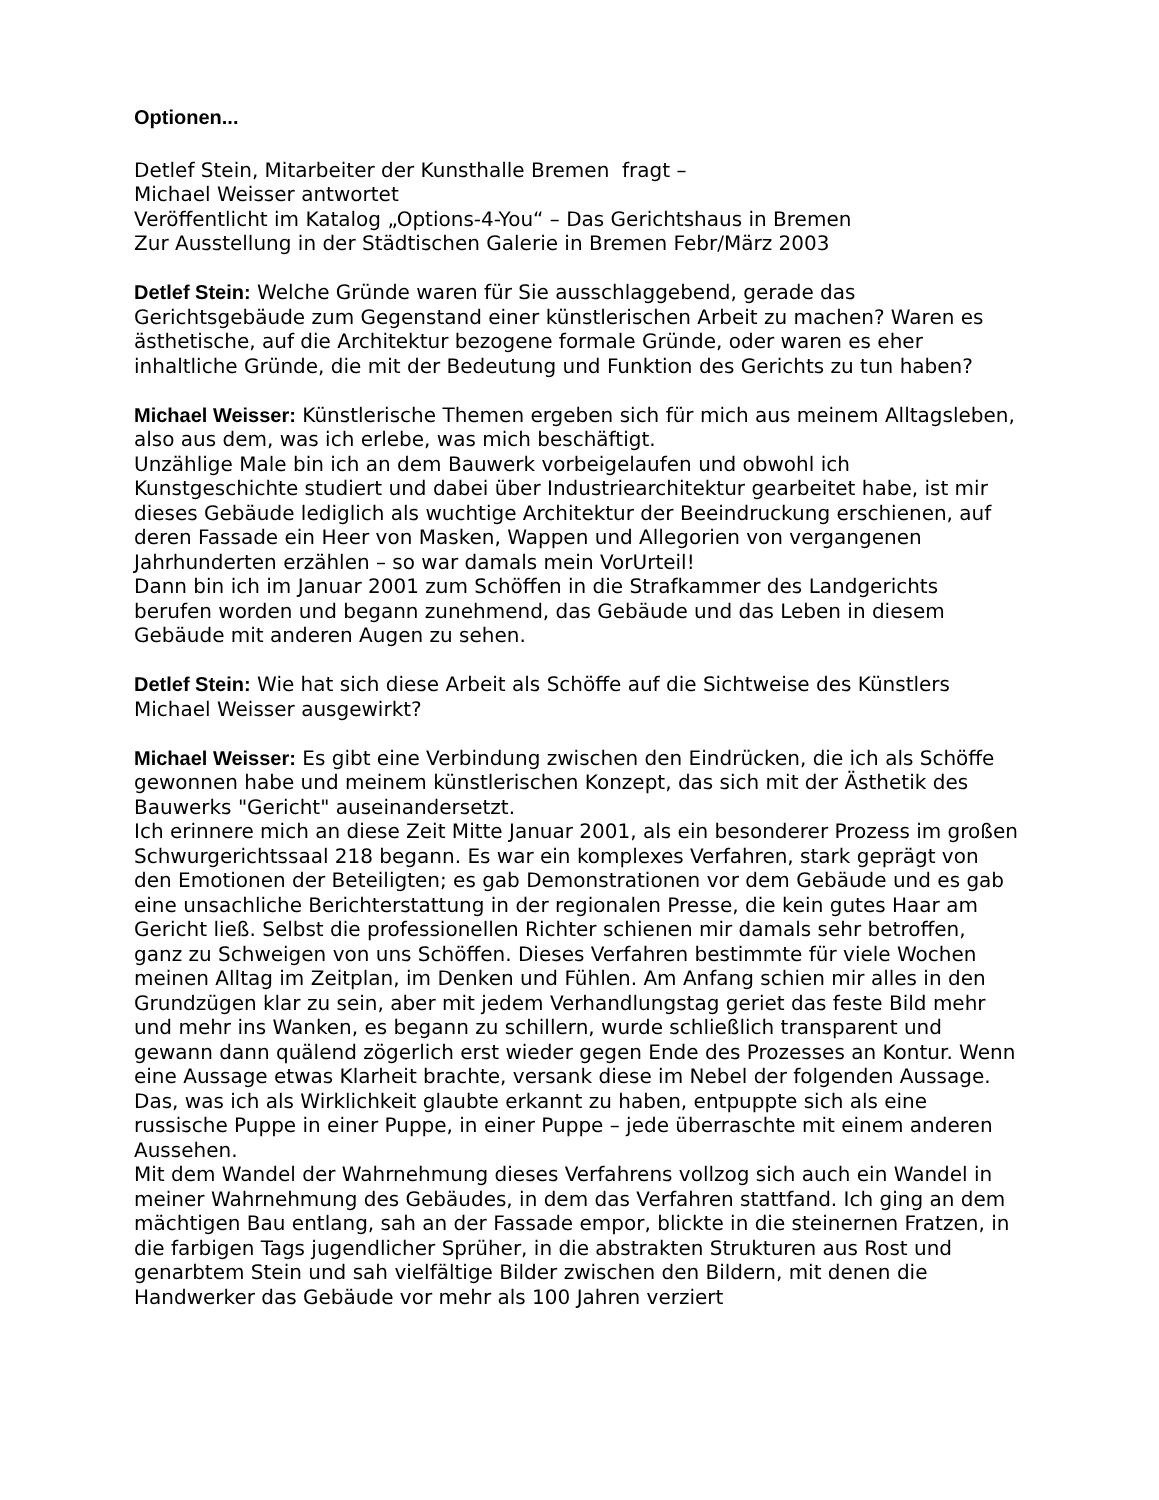Optionen...
Detlef Stein, Mitarbeiter der Kunsthalle Bremen fragt –
Michael Weisser antwortet
Veröffentlicht im Katalog „Options-4-You“ – Das Gerichtshaus in Bremen
Zur Ausstellung in der Städtischen Galerie in Bremen Febr/März 2003
Detlef Stein: Welche Gründe waren für Sie ausschlaggebend, gerade das Gerichtsgebäude zum Gegenstand einer künstlerischen Arbeit zu machen? Waren es ästhetische, auf die Architektur bezogene formale Gründe, oder waren es eher inhaltliche Gründe, die mit der Bedeutung und Funktion des Gerichts zu tun haben?
Michael Weisser: Künstlerische Themen ergeben sich für mich aus meinem Alltagsleben, also aus dem, was ich erlebe, was mich beschäftigt.
Unzählige Male bin ich an dem Bauwerk vorbeigelaufen und obwohl ich Kunstgeschichte studiert und dabei über Industriearchitektur gearbeitet habe, ist mir dieses Gebäude lediglich als wuchtige Architektur der Beeindruckung erschienen, auf deren Fassade ein Heer von Masken, Wappen und Allegorien von vergangenen Jahrhunderten erzählen – so war damals mein VorUrteil!
Dann bin ich im Januar 2001 zum Schöffen in die Strafkammer des Landgerichts berufen worden und begann zunehmend, das Gebäude und das Leben in diesem Gebäude mit anderen Augen zu sehen.
Detlef Stein: Wie hat sich diese Arbeit als Schöffe auf die Sichtweise des Künstlers
Michael Weisser ausgewirkt?
Michael Weisser: Es gibt eine Verbindung zwischen den Eindrücken, die ich als Schöffe gewonnen habe und meinem künstlerischen Konzept, das sich mit der Ästhetik des Bauwerks "Gericht" auseinandersetzt.
Ich erinnere mich an diese Zeit Mitte Januar 2001, als ein besonderer Prozess im großen Schwurgerichtssaal 218 begann. Es war ein komplexes Verfahren, stark geprägt von den Emotionen der Beteiligten; es gab Demonstrationen vor dem Gebäude und es gab eine unsachliche Berichterstattung in der regionalen Presse, die kein gutes Haar am Gericht ließ. Selbst die professionellen Richter schienen mir damals sehr betroffen, ganz zu Schweigen von uns Schöffen. Dieses Verfahren bestimmte für viele Wochen meinen Alltag im Zeitplan, im Denken und Fühlen. Am Anfang schien mir alles in den Grundzügen klar zu sein, aber mit jedem Verhandlungstag geriet das feste Bild mehr und mehr ins Wanken, es begann zu schillern, wurde schließlich transparent und gewann dann quälend zögerlich erst wieder gegen Ende des Prozesses an Kontur. Wenn eine Aussage etwas Klarheit brachte, versank diese im Nebel der folgenden Aussage. Das, was ich als Wirklichkeit glaubte erkannt zu haben, entpuppte sich als eine russische Puppe in einer Puppe, in einer Puppe – jede überraschte mit einem anderen Aussehen.
Mit dem Wandel der Wahrnehmung dieses Verfahrens vollzog sich auch ein Wandel in meiner Wahrnehmung des Gebäudes, in dem das Verfahren stattfand. Ich ging an dem mächtigen Bau entlang, sah an der Fassade empor, blickte in die steinernen Fratzen, in die farbigen Tags jugendlicher Sprüher, in die abstrakten Strukturen aus Rost und genarbtem Stein und sah vielfältige Bilder zwischen den Bildern, mit denen die Handwerker das Gebäude vor mehr als 100 Jahren verziert